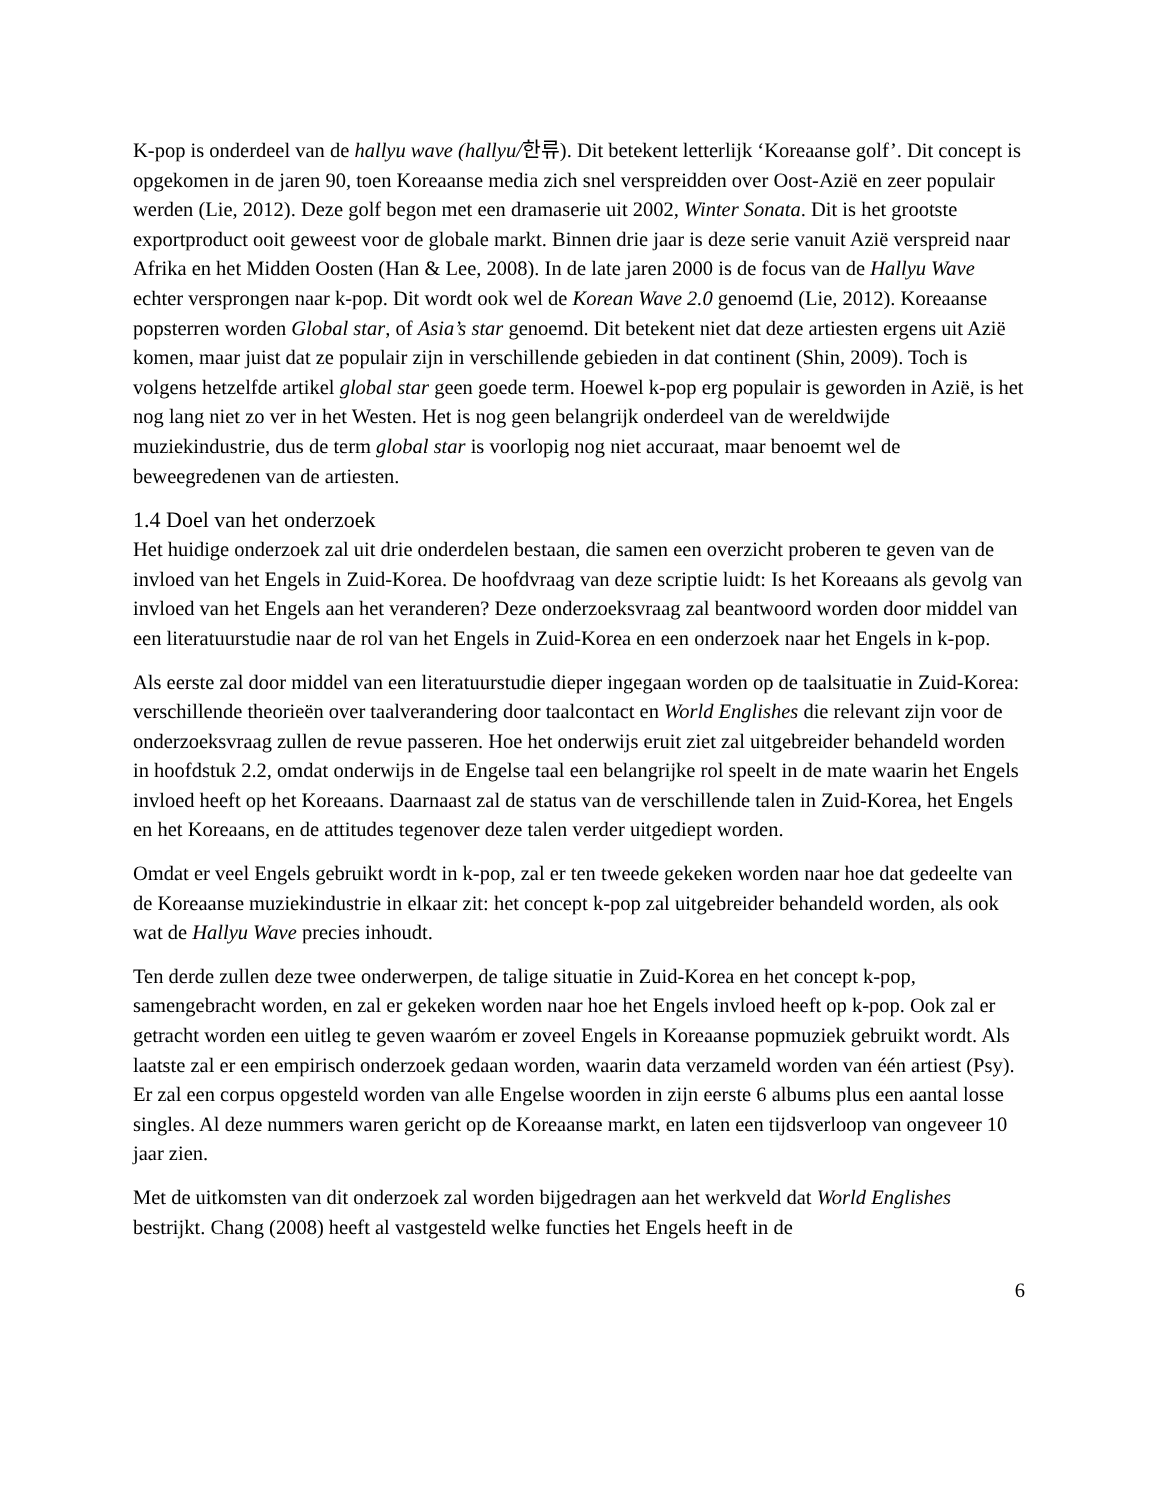K-pop is onderdeel van de hallyu wave (hallyu/한류). Dit betekent letterlijk ‘Koreaanse golf’. Dit concept is opgekomen in de jaren 90, toen Koreaanse media zich snel verspreidden over Oost-Azië en zeer populair werden (Lie, 2012). Deze golf begon met een dramaserie uit 2002, Winter Sonata. Dit is het grootste exportproduct ooit geweest voor de globale markt. Binnen drie jaar is deze serie vanuit Azië verspreid naar Afrika en het Midden Oosten (Han & Lee, 2008). In de late jaren 2000 is de focus van de Hallyu Wave echter versprongen naar k-pop. Dit wordt ook wel de Korean Wave 2.0 genoemd (Lie, 2012). Koreaanse popsterren worden Global star, of Asia’s star genoemd. Dit betekent niet dat deze artiesten ergens uit Azië komen, maar juist dat ze populair zijn in verschillende gebieden in dat continent (Shin, 2009). Toch is volgens hetzelfde artikel global star geen goede term. Hoewel k-pop erg populair is geworden in Azië, is het nog lang niet zo ver in het Westen. Het is nog geen belangrijk onderdeel van de wereldwijde muziekindustrie, dus de term global star is voorlopig nog niet accuraat, maar benoemt wel de beweegredenen van de artiesten.
1.4 Doel van het onderzoek
Het huidige onderzoek zal uit drie onderdelen bestaan, die samen een overzicht proberen te geven van de invloed van het Engels in Zuid-Korea. De hoofdvraag van deze scriptie luidt: Is het Koreaans als gevolg van invloed van het Engels aan het veranderen? Deze onderzoeksvraag zal beantwoord worden door middel van een literatuurstudie naar de rol van het Engels in Zuid-Korea en een onderzoek naar het Engels in k-pop.
Als eerste zal door middel van een literatuurstudie dieper ingegaan worden op de taalsituatie in Zuid-Korea: verschillende theorieën over taalverandering door taalcontact en World Englishes die relevant zijn voor de onderzoeksvraag zullen de revue passeren. Hoe het onderwijs eruit ziet zal uitgebreider behandeld worden in hoofdstuk 2.2, omdat onderwijs in de Engelse taal een belangrijke rol speelt in de mate waarin het Engels invloed heeft op het Koreaans. Daarnaast zal de status van de verschillende talen in Zuid-Korea, het Engels en het Koreaans, en de attitudes tegenover deze talen verder uitgediept worden.
Omdat er veel Engels gebruikt wordt in k-pop, zal er ten tweede gekeken worden naar hoe dat gedeelte van de Koreaanse muziekindustrie in elkaar zit: het concept k-pop zal uitgebreider behandeld worden, als ook wat de Hallyu Wave precies inhoudt.
Ten derde zullen deze twee onderwerpen, de talige situatie in Zuid-Korea en het concept k-pop, samengebracht worden, en zal er gekeken worden naar hoe het Engels invloed heeft op k-pop. Ook zal er getracht worden een uitleg te geven waaróm er zoveel Engels in Koreaanse popmuziek gebruikt wordt. Als laatste zal er een empirisch onderzoek gedaan worden, waarin data verzameld worden van één artiest (Psy). Er zal een corpus opgesteld worden van alle Engelse woorden in zijn eerste 6 albums plus een aantal losse singles. Al deze nummers waren gericht op de Koreaanse markt, en laten een tijdsverloop van ongeveer 10 jaar zien.
Met de uitkomsten van dit onderzoek zal worden bijgedragen aan het werkveld dat World Englishes bestrijkt. Chang (2008) heeft al vastgesteld welke functies het Engels heeft in de
6